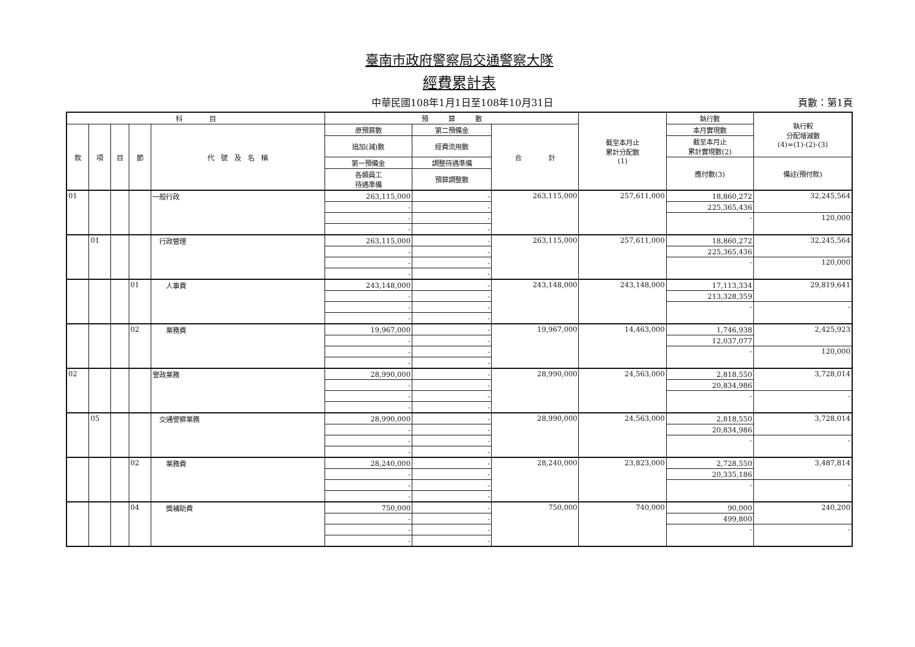臺南市政府警察局交通警察大隊
經費累計表
中華民國108年1月1日至108年10月31日 頁數：第1頁
| 科 目 | | | | | 預 算 數 | | | 截至本月止 累計分配數 (1) | 執行數 | 執行較 分配增減數 (4)=(1)-(2)-(3) |
| --- | --- | --- | --- | --- | --- | --- | --- | --- | --- | --- |
| 款 | 項 | 目 | 節 | 代 號 及 名 稱 | 原預算數 | 第二預備金 | 合 計 | | 本月實現數 | |
| | | | | | 追加(減)數 | 經費流用數 | | | 截至本月止 累計實現數(2) | |
| | | | | | 第一預備金 | 調整待遇準備 | | | 應付數(3) | 備註(預付款) |
| | | | | | 各類員工 待遇準備 | 預算調整數 | | | | |
| 01 | | | | 一般行政 | 263,115,000 | - | 263,115,000 | 257,611,000 | 18,860,272 | 32,245,564 |
| | | | | | - | - | | | 225,365,436 | |
| | | | | | - | - | | | - | 120,000 |
| | | | | | - | - | | | | |
| | 01 | | | 行政管理 | 263,115,000 | - | 263,115,000 | 257,611,000 | 18,860,272 | 32,245,564 |
| | | | | | - | - | | | 225,365,436 | |
| | | | | | - | - | | | - | 120,000 |
| | | | | | - | - | | | | |
| | | | 01 | 人事費 | 243,148,000 | - | 243,148,000 | 243,148,000 | 17,113,334 | 29,819,641 |
| | | | | | - | - | | | 213,328,359 | |
| | | | | | - | - | | | - | - |
| | | | | | - | - | | | | |
| | | | 02 | 業務費 | 19,967,000 | - | 19,967,000 | 14,463,000 | 1,746,938 | 2,425,923 |
| | | | | | - | - | | | 12,037,077 | |
| | | | | | - | - | | | - | 120,000 |
| | | | | | - | - | | | | |
| 02 | | | | 警政業務 | 28,990,000 | - | 28,990,000 | 24,563,000 | 2,818,550 | 3,728,014 |
| | | | | | - | - | | | 20,834,986 | |
| | | | | | - | - | | | - | - |
| | | | | | - | - | | | | |
| | 05 | | | 交通警察業務 | 28,990,000 | - | 28,990,000 | 24,563,000 | 2,818,550 | 3,728,014 |
| | | | | | - | - | | | 20,834,986 | |
| | | | | | - | - | | | - | - |
| | | | | | - | - | | | | |
| | | | 02 | 業務費 | 28,240,000 | - | 28,240,000 | 23,823,000 | 2,728,550 | 3,487,814 |
| | | | | | - | - | | | 20,335,186 | |
| | | | | | - | - | | | - | - |
| | | | | | - | - | | | | |
| | | | 04 | 獎補助費 | 750,000 | - | 750,000 | 740,000 | 90,000 | 240,200 |
| | | | | | - | - | | | 499,800 | |
| | | | | | - | - | | | - | - |
| | | | | | - | - | | | | |